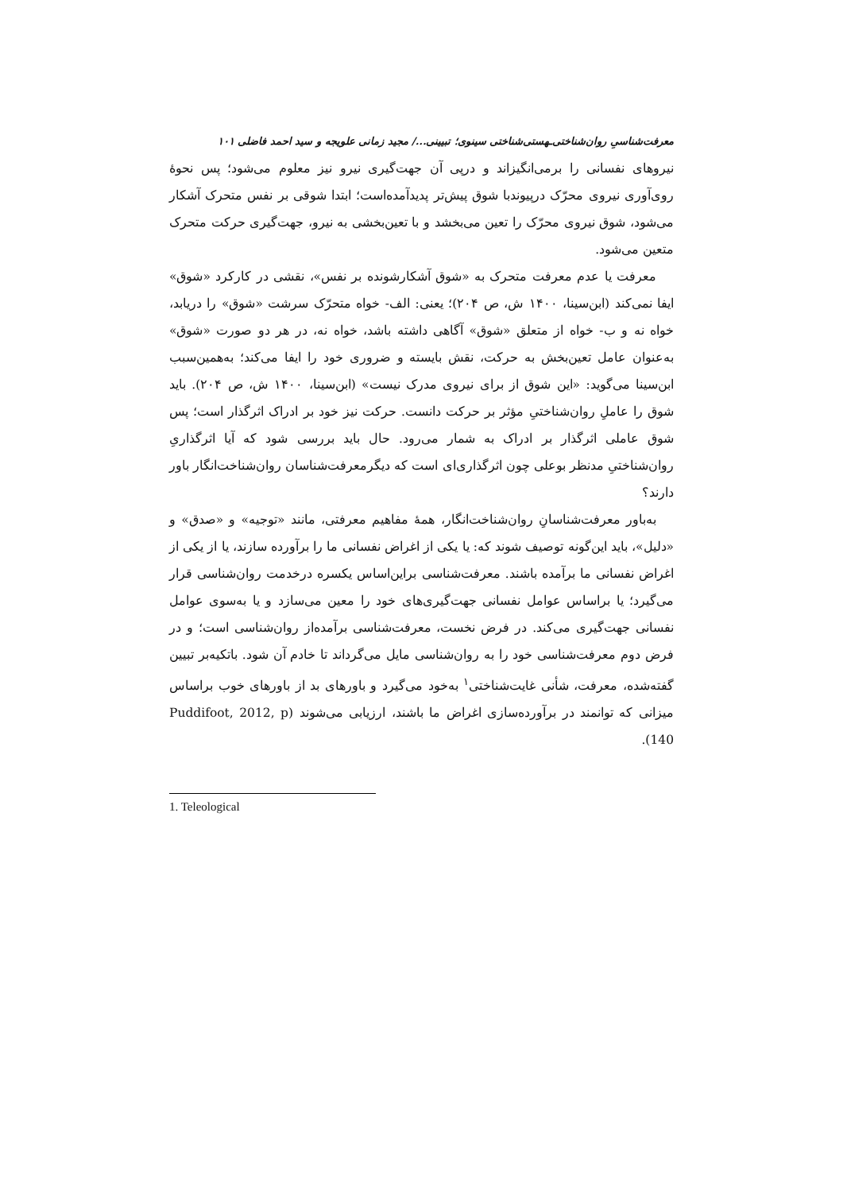معرفت‌شناسیِ روان‌شناختی‌ـهستی‌شناختی سینوی؛ تبیینی.../ مجید زمانی علویجه و سید احمد فاضلی ۱۰۱
نیروهای نفسانی را برمی‌انگیزاند و درپی آن جهت‌گیری نیرو نیز معلوم می‌شود؛ پس نحوهٔ روی‌آوری نیروی محرّک درپیوندبا شوق پیش‌تر پدیدآمده‌است؛ ابتدا شوقی بر نفس متحرک آشکار می‌شود، شوق نیروی محرّک را تعین می‌بخشد و با تعین‌بخشی به نیرو، جهت‌گیری حرکت متحرک متعین می‌شود.
معرفت یا عدم معرفت متحرک به «شوق آشکارشونده بر نفس»، نقشی در کارکرد «شوق» ایفا نمی‌کند (ابن‌سینا، ۱۴۰۰ ش، ص ۲۰۴)؛ یعنی: الف- خواه متحرّک سرشت «شوق» را دریابد، خواه نه و ب- خواه از متعلق «شوق» آگاهی داشته باشد، خواه نه، در هر دو صورت «شوق» به‌عنوان عامل تعین‌بخش به حرکت، نقش بایسته و ضروری خود را ایفا می‌کند؛ به‌همین‌سبب ابن‌سینا می‌گوید: «این شوق از برای نیروی مدرک نیست» (ابن‌سینا، ۱۴۰۰ ش، ص ۲۰۴). باید شوق را عاملِ روان‌شناختیِ مؤثر بر حرکت دانست. حرکت نیز خود بر ادراک اثرگذار است؛ پس شوق عاملی اثرگذار بر ادراک به شمار می‌رود. حال باید بررسی شود که آیا اثرگذاریِ روان‌شناختیِ مدنظر بوعلی چون اثرگذاری‌ای است که دیگرمعرفت‌شناسان روان‌شناخت‌انگار باور دارند؟
به‌باور معرفت‌شناسانِ روان‌شناخت‌انگار، همهٔ مفاهیم معرفتی، مانند «توجیه» و «صدق» و «دلیل»، باید این‌گونه توصیف شوند که: یا یکی از اغراض نفسانی ما را برآورده سازند، یا از یکی از اغراض نفسانی ما برآمده باشند. معرفت‌شناسی براین‌اساس یکسره درخدمت روان‌شناسی قرار می‌گیرد؛ یا براساس عوامل نفسانی جهت‌گیری‌های خود را معین می‌سازد و یا به‌سوی عوامل نفسانی جهت‌گیری می‌کند. در فرض نخست، معرفت‌شناسی برآمده‌از روان‌شناسی است؛ و در فرض دوم معرفت‌شناسی خود را به روان‌شناسی مایل می‌گرداند تا خادم آن شود. باتکیه‌بر تبیین گفته‌شده، معرفت، شأنی غایت‌شناختی<sup>۱</sup> به‌خود می‌گیرد و باورهای بد از باورهای خوب براساس میزانی که توانمند در برآورده‌سازی اغراض ما باشند، ارزیابی می‌شوند (Puddifoot, 2012, p 140).
1. Teleological